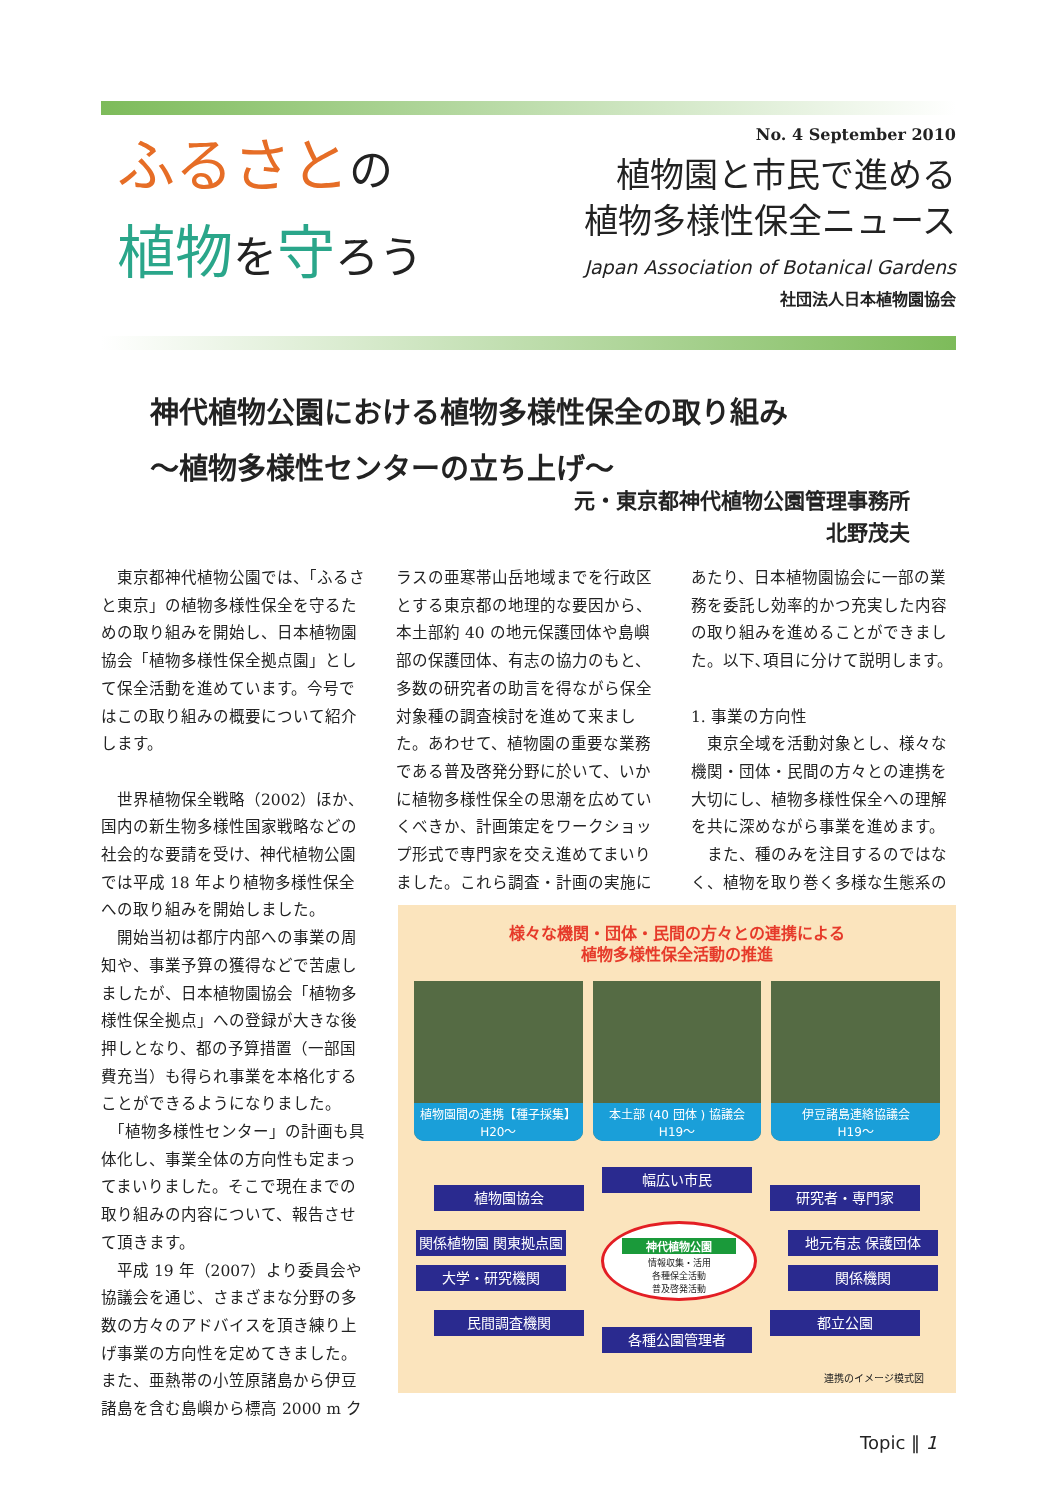ふるさと の
植物 を守ろう
No. 4 September 2010
植物園と市民で進める
植物多様性保全ニュース
Japan Association of Botanical Gardens
社団法人日本植物園協会
神代植物公園における植物多様性保全の取り組み
～植物多様性センターの立ち上げ～
元・東京都神代植物公園管理事務所
北野茂夫
　東京都神代植物公園では、「ふるさと東京」の植物多様性保全を守るための取り組みを開始し、日本植物園協会「植物多様性保全拠点園」として保全活動を進めています。今号ではこの取り組みの概要について紹介します。
　世界植物保全戦略（2002）ほか、国内の新生物多様性国家戦略などの社会的な要請を受け、神代植物公園では平成 18 年より植物多様性保全への取り組みを開始しました。
　開始当初は都庁内部への事業の周知や、事業予算の獲得などで苦慮しましたが、日本植物園協会「植物多様性保全拠点」への登録が大きな後押しとなり、都の予算措置（一部国費充当）も得られ事業を本格化することができるようになりました。
　「植物多様性センター」の計画も具体化し、事業全体の方向性も定まってまいりました。そこで現在までの取り組みの内容について、報告させて頂きます。
　平成 19 年（2007）より委員会や協議会を通じ、さまざまな分野の多数の方々のアドバイスを頂き練り上げ事業の方向性を定めてきました。また、亜熱帯の小笠原諸島から伊豆諸島を含む島嶼から標高 2000 m ク
ラスの亜寒帯山岳地域までを行政区とする東京都の地理的な要因から、本土部約 40 の地元保護団体や島嶼部の保護団体、有志の協力のもと、多数の研究者の助言を得ながら保全対象種の調査検討を進めて来ました。あわせて、植物園の重要な業務である普及啓発分野に於いて、いかに植物多様性保全の思潮を広めていくべきか、計画策定をワークショップ形式で専門家を交え進めてまいりました。これら調査・計画の実施に
あたり、日本植物園協会に一部の業務を委託し効率的かつ充実した内容の取り組みを進めることができました。以下､項目に分けて説明します。
1. 事業の方向性
　東京全域を活動対象とし、様々な機関・団体・民間の方々との連携を大切にし、植物多様性保全への理解を共に深めながら事業を進めます。
　また、種のみを注目するのではなく、植物を取り巻く多様な生態系の
様々な機関・団体・民間の方々との連携による
植物多様性保全活動の推進
植物園間の連携【種子採集】
H20～
本土部 (40 団体 ) 協議会
H19～
伊豆諸島連絡協議会
H19～
幅広い市民
植物園協会 研究者・専門家
関係植物園 関東拠点園 地元有志 保護団体
大学・研究機関 関係機関
神代植物公園
情報収集・活用
各種保全活動
普及啓発活動
民間調査機関 都立公園
各種公園管理者
連携のイメージ模式図
Topic ‖ 1